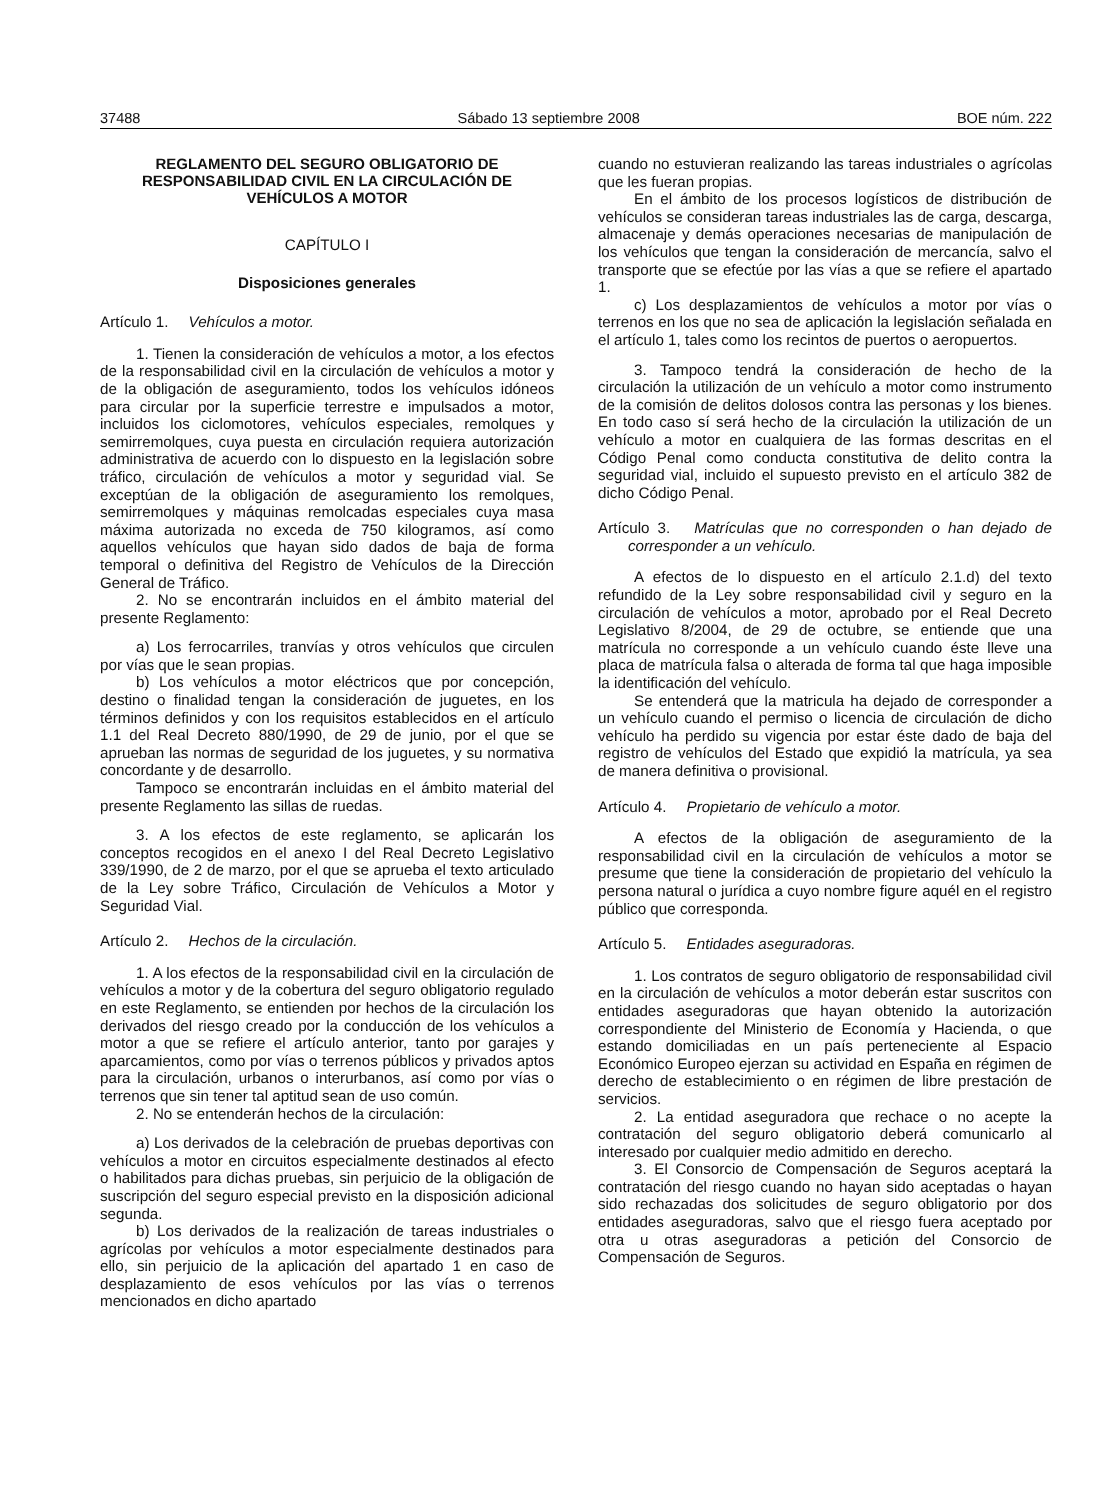37488 Sábado 13 septiembre 2008 BOE núm. 222
REGLAMENTO DEL SEGURO OBLIGATORIO DE RESPONSABILIDAD CIVIL EN LA CIRCULACIÓN DE VEHÍCULOS A MOTOR
CAPÍTULO I
Disposiciones generales
Artículo 1. Vehículos a motor.
1. Tienen la consideración de vehículos a motor, a los efectos de la responsabilidad civil en la circulación de vehículos a motor y de la obligación de aseguramiento, todos los vehículos idóneos para circular por la superficie terrestre e impulsados a motor, incluidos los ciclomotores, vehículos especiales, remolques y semirremolques, cuya puesta en circulación requiera autorización administrativa de acuerdo con lo dispuesto en la legislación sobre tráfico, circulación de vehículos a motor y seguridad vial. Se exceptúan de la obligación de aseguramiento los remolques, semirremolques y máquinas remolcadas especiales cuya masa máxima autorizada no exceda de 750 kilogramos, así como aquellos vehículos que hayan sido dados de baja de forma temporal o definitiva del Registro de Vehículos de la Dirección General de Tráfico.
2. No se encontrarán incluidos en el ámbito material del presente Reglamento:
a) Los ferrocarriles, tranvías y otros vehículos que circulen por vías que le sean propias.
b) Los vehículos a motor eléctricos que por concepción, destino o finalidad tengan la consideración de juguetes, en los términos definidos y con los requisitos establecidos en el artículo 1.1 del Real Decreto 880/1990, de 29 de junio, por el que se aprueban las normas de seguridad de los juguetes, y su normativa concordante y de desarrollo.
Tampoco se encontrarán incluidas en el ámbito material del presente Reglamento las sillas de ruedas.
3. A los efectos de este reglamento, se aplicarán los conceptos recogidos en el anexo I del Real Decreto Legislativo 339/1990, de 2 de marzo, por el que se aprueba el texto articulado de la Ley sobre Tráfico, Circulación de Vehículos a Motor y Seguridad Vial.
Artículo 2. Hechos de la circulación.
1. A los efectos de la responsabilidad civil en la circulación de vehículos a motor y de la cobertura del seguro obligatorio regulado en este Reglamento, se entienden por hechos de la circulación los derivados del riesgo creado por la conducción de los vehículos a motor a que se refiere el artículo anterior, tanto por garajes y aparcamientos, como por vías o terrenos públicos y privados aptos para la circulación, urbanos o interurbanos, así como por vías o terrenos que sin tener tal aptitud sean de uso común.
2. No se entenderán hechos de la circulación:
a) Los derivados de la celebración de pruebas deportivas con vehículos a motor en circuitos especialmente destinados al efecto o habilitados para dichas pruebas, sin perjuicio de la obligación de suscripción del seguro especial previsto en la disposición adicional segunda.
b) Los derivados de la realización de tareas industriales o agrícolas por vehículos a motor especialmente destinados para ello, sin perjuicio de la aplicación del apartado 1 en caso de desplazamiento de esos vehículos por las vías o terrenos mencionados en dicho apartado
cuando no estuvieran realizando las tareas industriales o agrícolas que les fueran propias.
En el ámbito de los procesos logísticos de distribución de vehículos se consideran tareas industriales las de carga, descarga, almacenaje y demás operaciones necesarias de manipulación de los vehículos que tengan la consideración de mercancía, salvo el transporte que se efectúe por las vías a que se refiere el apartado 1.
c) Los desplazamientos de vehículos a motor por vías o terrenos en los que no sea de aplicación la legislación señalada en el artículo 1, tales como los recintos de puertos o aeropuertos.
3. Tampoco tendrá la consideración de hecho de la circulación la utilización de un vehículo a motor como instrumento de la comisión de delitos dolosos contra las personas y los bienes. En todo caso sí será hecho de la circulación la utilización de un vehículo a motor en cualquiera de las formas descritas en el Código Penal como conducta constitutiva de delito contra la seguridad vial, incluido el supuesto previsto en el artículo 382 de dicho Código Penal.
Artículo 3. Matrículas que no corresponden o han dejado de corresponder a un vehículo.
A efectos de lo dispuesto en el artículo 2.1.d) del texto refundido de la Ley sobre responsabilidad civil y seguro en la circulación de vehículos a motor, aprobado por el Real Decreto Legislativo 8/2004, de 29 de octubre, se entiende que una matrícula no corresponde a un vehículo cuando éste lleve una placa de matrícula falsa o alterada de forma tal que haga imposible la identificación del vehículo.
Se entenderá que la matricula ha dejado de corresponder a un vehículo cuando el permiso o licencia de circulación de dicho vehículo ha perdido su vigencia por estar éste dado de baja del registro de vehículos del Estado que expidió la matrícula, ya sea de manera definitiva o provisional.
Artículo 4. Propietario de vehículo a motor.
A efectos de la obligación de aseguramiento de la responsabilidad civil en la circulación de vehículos a motor se presume que tiene la consideración de propietario del vehículo la persona natural o jurídica a cuyo nombre figure aquél en el registro público que corresponda.
Artículo 5. Entidades aseguradoras.
1. Los contratos de seguro obligatorio de responsabilidad civil en la circulación de vehículos a motor deberán estar suscritos con entidades aseguradoras que hayan obtenido la autorización correspondiente del Ministerio de Economía y Hacienda, o que estando domiciliadas en un país perteneciente al Espacio Económico Europeo ejerzan su actividad en España en régimen de derecho de establecimiento o en régimen de libre prestación de servicios.
2. La entidad aseguradora que rechace o no acepte la contratación del seguro obligatorio deberá comunicarlo al interesado por cualquier medio admitido en derecho.
3. El Consorcio de Compensación de Seguros aceptará la contratación del riesgo cuando no hayan sido aceptadas o hayan sido rechazadas dos solicitudes de seguro obligatorio por dos entidades aseguradoras, salvo que el riesgo fuera aceptado por otra u otras aseguradoras a petición del Consorcio de Compensación de Seguros.